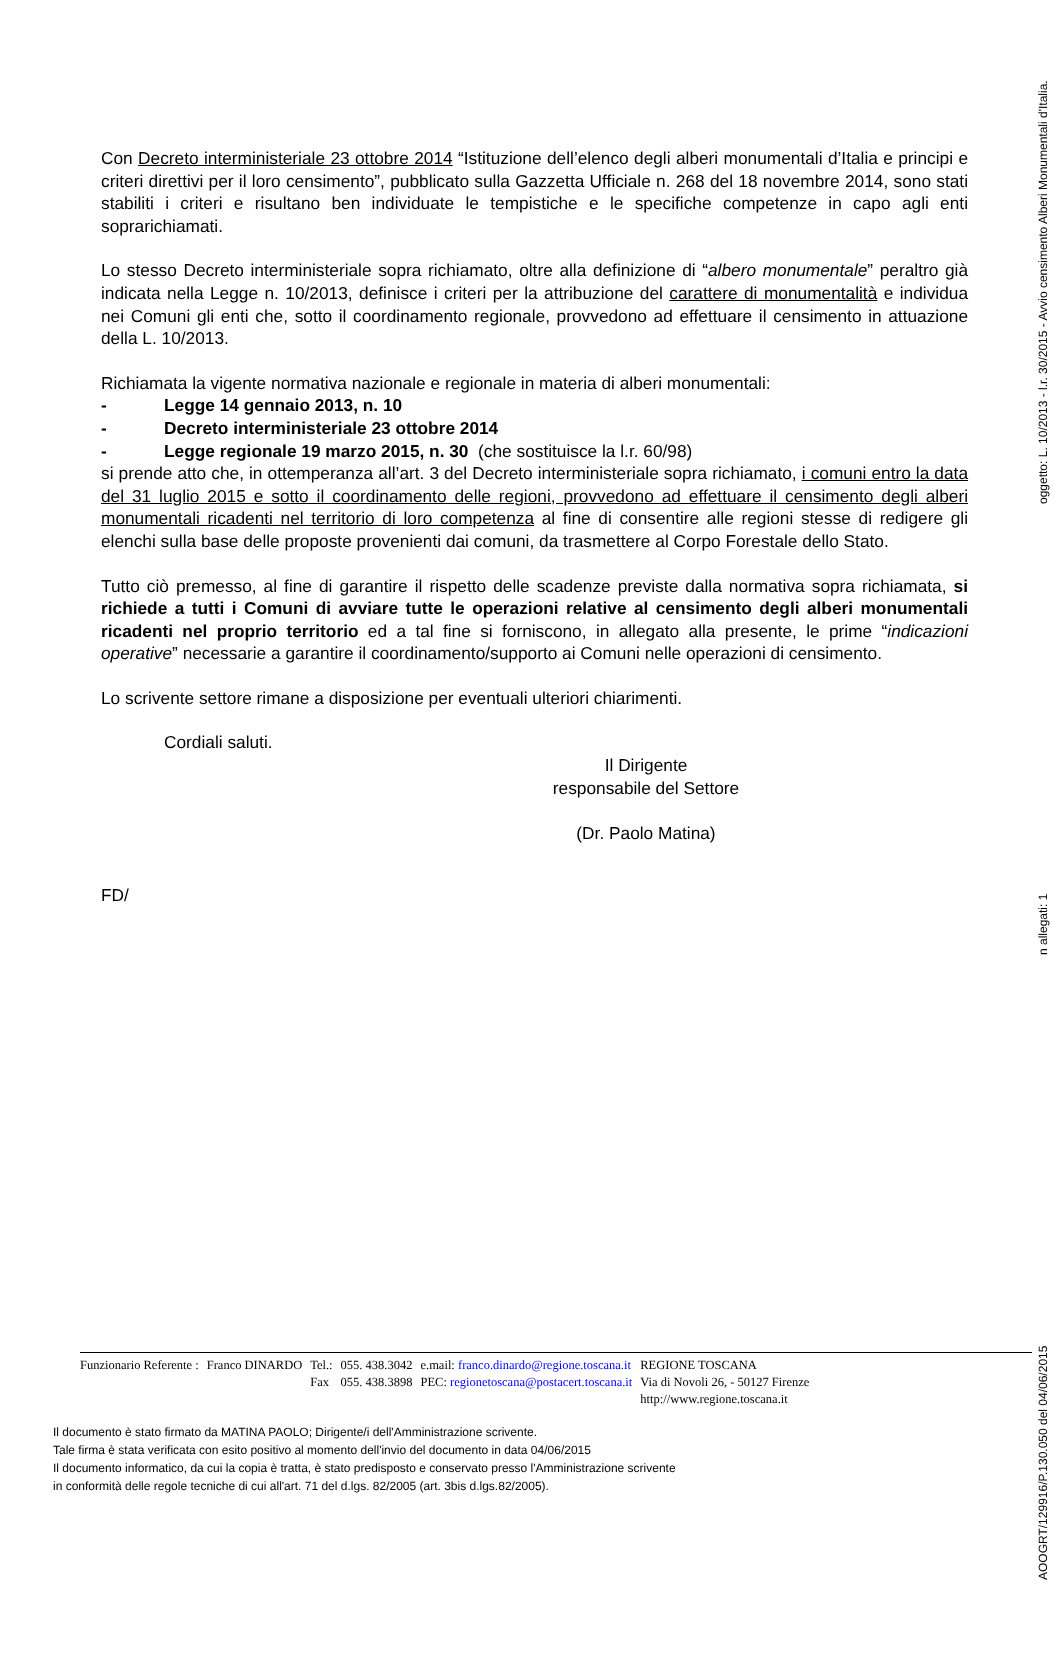Con Decreto interministeriale 23 ottobre 2014 “Istituzione dell’elenco degli alberi monumentali d’Italia e principi e criteri direttivi per il loro censimento”, pubblicato sulla Gazzetta Ufficiale n. 268 del 18 novembre 2014, sono stati stabiliti i criteri e risultano ben individuate le tempistiche e le specifiche competenze in capo agli enti soprarichiamati.
Lo stesso Decreto interministeriale sopra richiamato, oltre alla definizione di “albero monumentale” peraltro già indicata nella Legge n. 10/2013, definisce i criteri per la attribuzione del carattere di monumentalità e individua nei Comuni gli enti che, sotto il coordinamento regionale, provvedono ad effettuare il censimento in attuazione della L. 10/2013.
Richiamata la vigente normativa nazionale e regionale in materia di alberi monumentali:
- Legge 14 gennaio 2013, n. 10
- Decreto interministeriale 23 ottobre 2014
- Legge regionale 19 marzo 2015, n. 30 (che sostituisce la l.r. 60/98)
si prende atto che, in ottemperanza all’art. 3 del Decreto interministeriale sopra richiamato, i comuni entro la data del 31 luglio 2015 e sotto il coordinamento delle regioni, provvedono ad effettuare il censimento degli alberi monumentali ricadenti nel territorio di loro competenza al fine di consentire alle regioni stesse di redigere gli elenchi sulla base delle proposte provenienti dai comuni, da trasmettere al Corpo Forestale dello Stato.
Tutto ciò premesso, al fine di garantire il rispetto delle scadenze previste dalla normativa sopra richiamata, si richiede a tutti i Comuni di avviare tutte le operazioni relative al censimento degli alberi monumentali ricadenti nel proprio territorio ed a tal fine si forniscono, in allegato alla presente, le prime “indicazioni operative” necessarie a garantire il coordinamento/supporto ai Comuni nelle operazioni di censimento.
Lo scrivente settore rimane a disposizione per eventuali ulteriori chiarimenti.
Cordiali saluti.
Il Dirigente
responsabile del Settore
(Dr. Paolo Matina)
FD/
| Funzionario Referente : | Franco DINARDO | Tel.: | 055. 438.3042 | e.mail: franco.dinardo@regione.toscana.it | REGIONE TOSCANA |
| | | Fax | 055. 438.3898 | PEC: regionetoscana@postacert.toscana.it | Via di Novoli 26, - 50127 Firenze |
| | | | | | http://www.regione.toscana.it |
Il documento è stato firmato da MATINA PAOLO; Dirigente/i dell'Amministrazione scrivente.
Tale firma è stata verificata con esito positivo al momento dell'invio del documento in data 04/06/2015
Il documento informatico, da cui la copia è tratta, è stato predisposto e conservato presso l'Amministrazione scrivente
in conformità delle regole tecniche di cui all'art. 71 del d.lgs. 82/2005 (art. 3bis d.lgs.82/2005).
AOOGRT/129916/P.130.050 del 04/06/2015 n allegati: 1 oggetto: L. 10/2013 - l.r. 30/2015 - Avvio censimento Alberi Monumentali d'Italia.